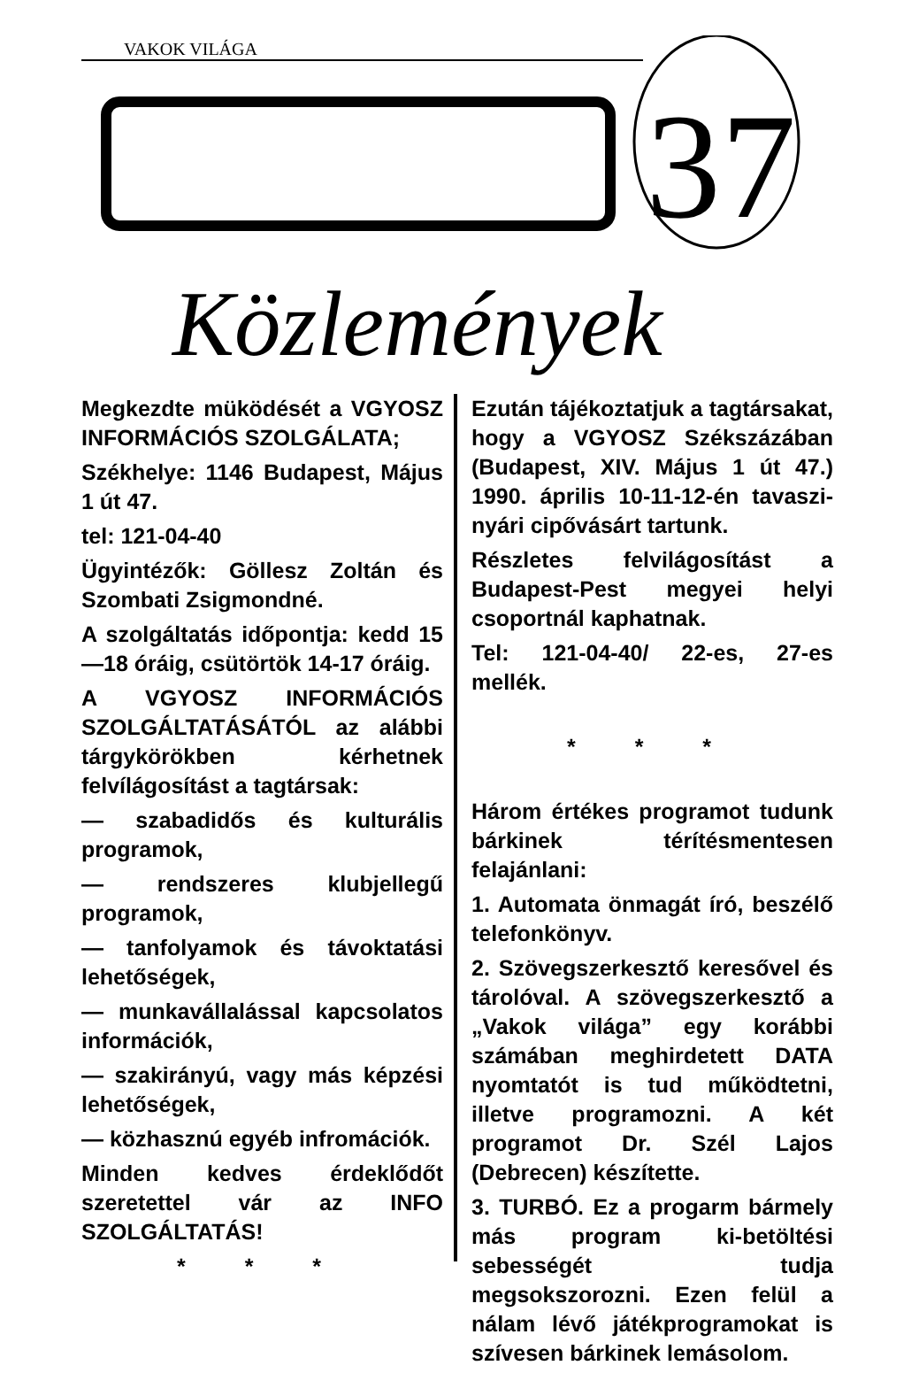VAKOK VILÁGA
37
Közlemények
Megkezdte müködését a VGYOSZ INFORMÁCIÓS SZOLGÁLATA;
Székhelye: 1146 Budapest, Május 1 út 47.
tel: 121-04-40
Ügyintézők: Göllesz Zoltán és Szombati Zsigmondné.
A szolgáltatás időpontja: kedd 15—18 óráig, csütörtök 14-17 óráig.
A VGYOSZ INFORMÁCIÓS SZOLGÁLTATÁSÁTÓL az alábbi tárgykörökben kérhetnek felvílágosítást a tagtársak:
— szabadidős és kulturális programok,
— rendszeres klubjellegű programok,
— tanfolyamok és távoktatási lehetőségek,
— munkavállalással kapcsolatos információk,
— szakirányú, vagy más képzési lehetőségek,
— közhasznú egyéb infromációk.
Minden kedves érdeklődőt szeretettel vár az INFO SZOLGÁLTATÁS!
* * *
Ezután tájékoztatjuk a tagtársakat, hogy a VGYOSZ Székszázában (Budapest, XIV. Május 1 út 47.) 1990. április 10-11-12-én tavaszi-nyári cipővásárt tartunk.
Részletes felvilágosítást a Budapest-Pest megyei helyi csoportnál kaphatnak.
Tel: 121-04-40/ 22-es, 27-es mellék.
* * *
Három értékes programot tudunk bárkinek térítésmentesen felajánlani:
1. Automata önmagát író, beszélő telefonkönyv.
2. Szövegszerkesztő keresővel és tárolóval. A szövegszerkesztő a „Vakok világa” egy korábbi számában meghirdetett DATA nyomtatót is tud működtetni, illetve programozni. A két programot Dr. Szél Lajos (Debrecen) készítette.
3. TURBÓ. Ez a progarm bármely más program ki-betöltési sebességét tudja megsokszorozni. Ezen felül a nálam lévő játékprogramokat is szívesen bárkinek lemásolom.